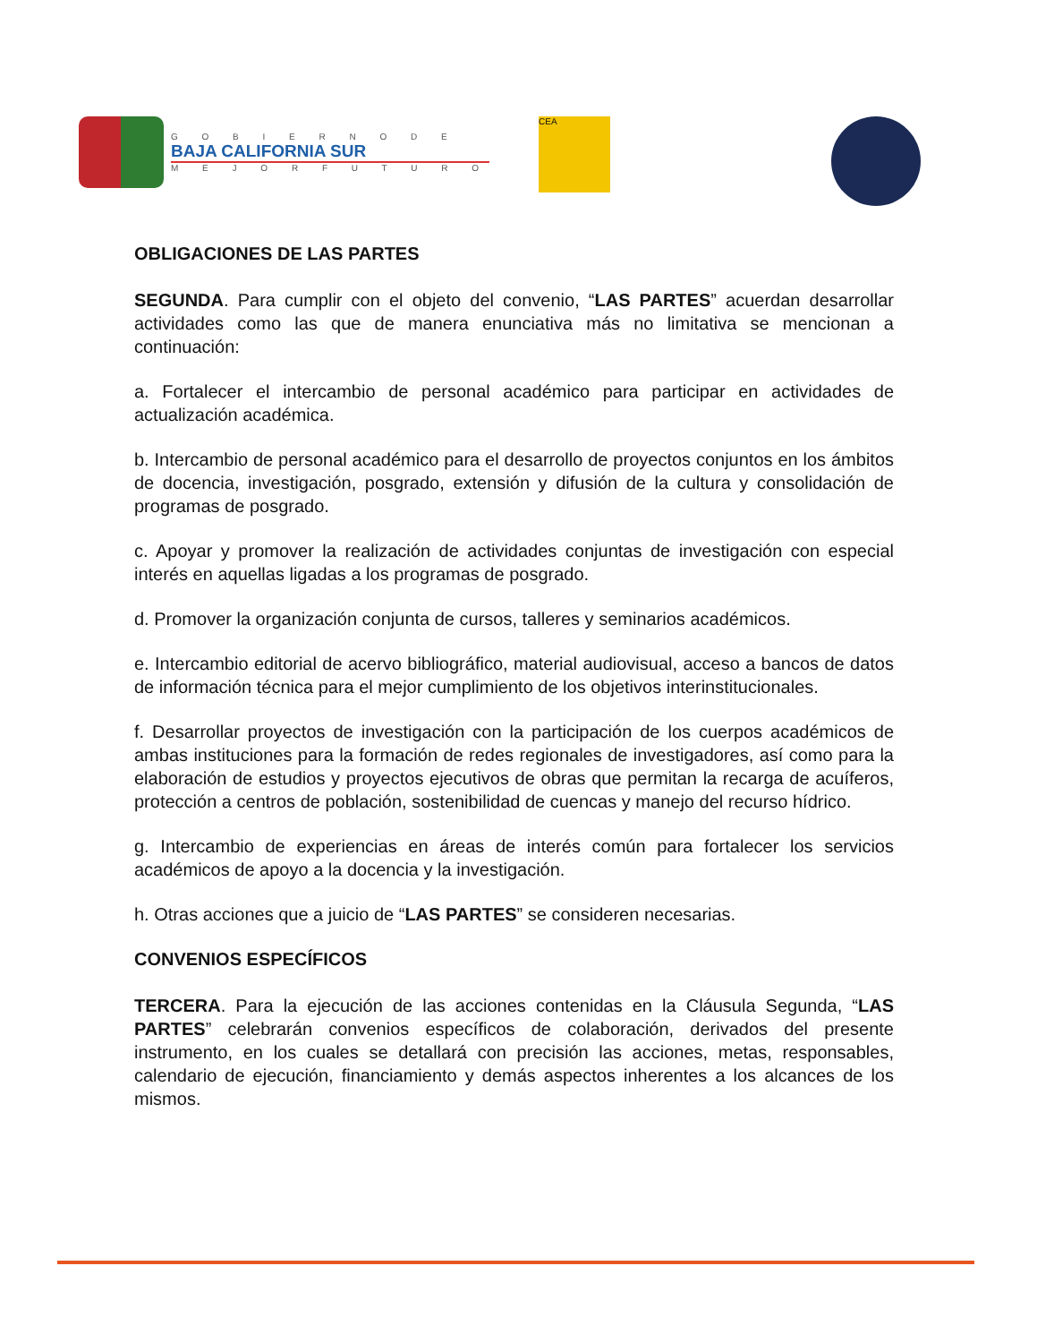G O B I E R N O D E
BAJA CALIFORNIA SUR
M E J O R F U T U R O
CEA
OBLIGACIONES DE LAS PARTES
SEGUNDA. Para cumplir con el objeto del convenio, “LAS PARTES” acuerdan desarrollar actividades como las que de manera enunciativa más no limitativa se mencionan a continuación:
a. Fortalecer el intercambio de personal académico para participar en actividades de actualización académica.
b. Intercambio de personal académico para el desarrollo de proyectos conjuntos en los ámbitos de docencia, investigación, posgrado, extensión y difusión de la cultura y consolidación de programas de posgrado.
c. Apoyar y promover la realización de actividades conjuntas de investigación con especial interés en aquellas ligadas a los programas de posgrado.
d. Promover la organización conjunta de cursos, talleres y seminarios académicos.
e. Intercambio editorial de acervo bibliográfico, material audiovisual, acceso a bancos de datos de información técnica para el mejor cumplimiento de los objetivos interinstitucionales.
f. Desarrollar proyectos de investigación con la participación de los cuerpos académicos de ambas instituciones para la formación de redes regionales de investigadores, así como para la elaboración de estudios y proyectos ejecutivos de obras que permitan la recarga de acuíferos, protección a centros de población, sostenibilidad de cuencas y manejo del recurso hídrico.
g. Intercambio de experiencias en áreas de interés común para fortalecer los servicios académicos de apoyo a la docencia y la investigación.
h. Otras acciones que a juicio de “LAS PARTES” se consideren necesarias.
CONVENIOS ESPECÍFICOS
TERCERA. Para la ejecución de las acciones contenidas en la Cláusula Segunda, “LAS PARTES” celebrarán convenios específicos de colaboración, derivados del presente instrumento, en los cuales se detallará con precisión las acciones, metas, responsables, calendario de ejecución, financiamiento y demás aspectos inherentes a los alcances de los mismos.